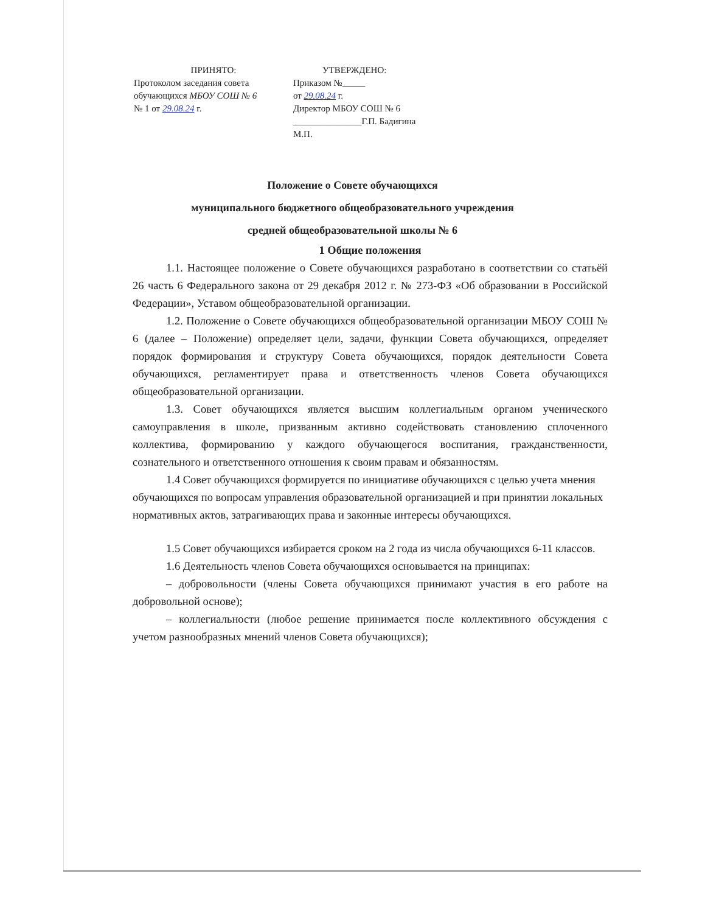ПРИНЯТО:
Протоколом заседания совета обучающихся МБОУ СОШ № 6
№ 1 от 29.08.24 г.
УТВЕРЖДЕНО:
Приказом №_____
от 29.08.24 г.
Директор МБОУ СОШ № 6
_______________Г.П. Бадигина
М.П.
Положение о Совете обучающихся
муниципального бюджетного общеобразовательного учреждения
средней общеобразовательной школы № 6
1 Общие положения
1.1. Настоящее положение о Совете обучающихся разработано в соответствии со статьёй 26 часть 6 Федерального закона от 29 декабря 2012 г. № 273-ФЗ «Об образовании в Российской Федерации», Уставом общеобразовательной организации.
1.2. Положение о Совете обучающихся общеобразовательной организации МБОУ СОШ № 6 (далее – Положение) определяет цели, задачи, функции Совета обучающихся, определяет порядок формирования и структуру Совета обучающихся, порядок деятельности Совета обучающихся, регламентирует права и ответственность членов Совета обучающихся общеобразовательной организации.
1.3. Совет обучающихся является высшим коллегиальным органом ученического самоуправления в школе, призванным активно содействовать становлению сплоченного коллектива, формированию у каждого обучающегося воспитания, гражданственности, сознательного и ответственного отношения к своим правам и обязанностям.
1.4 Совет обучающихся формируется по инициативе обучающихся с целью учета мнения обучающихся по вопросам управления образовательной организацией и при принятии локальных нормативных актов, затрагивающих права и законные интересы обучающихся.
1.5 Совет обучающихся избирается сроком на 2 года из числа обучающихся 6-11 классов.
1.6 Деятельность членов Совета обучающихся основывается на принципах:
– добровольности (члены Совета обучающихся принимают участия в его работе на добровольной основе);
– коллегиальности (любое решение принимается после коллективного обсуждения с учетом разнообразных мнений членов Совета обучающихся);